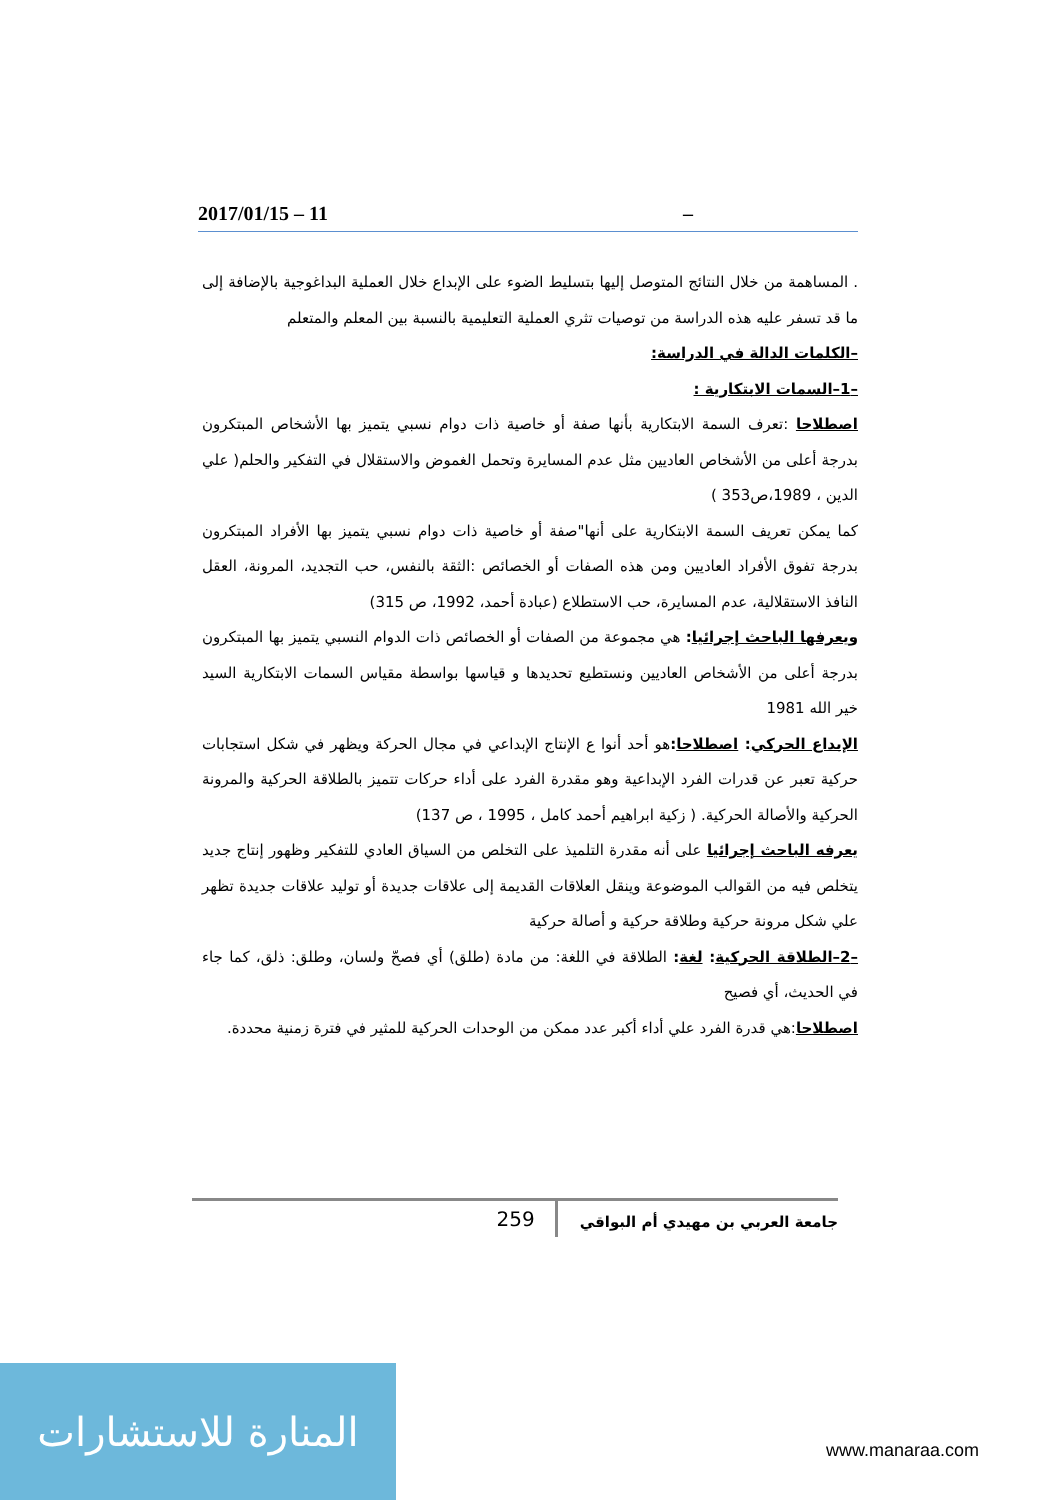2017/01/15 – 11 –
. المساهمة من خلال النتائج المتوصل إليها بتسليط الضوء على الإبداع خلال العملية البداغوجية بالإضافة إلى ما قد تسفر عليه هذه الدراسة من توصيات تثري العملية التعليمية بالنسبة بين المعلم والمتعلم
–الكلمات الدالة في الدراسة:
–1–السمات الابتكارية :
اصطلاحا :تعرف السمة الابتكارية بأنها صفة أو خاصية ذات دوام نسبي يتميز بها الأشخاص المبتكرون بدرجة أعلى من الأشخاص العاديين مثل عدم المسايرة وتحمل الغموض والاستقلال في التفكير والحلم( علي الدين ، 1989،ص353 )
كما يمكن تعريف السمة الابتكارية على أنها"صفة أو خاصية ذات دوام نسبي يتميز بها الأفراد المبتكرون بدرجة تفوق الأفراد العاديين ومن هذه الصفات أو الخصائص :الثقة بالنفس، حب التجديد، المرونة، العقل النافذ الاستقلالية، عدم المسايرة، حب الاستطلاع (عبادة أحمد، 1992، ص 315)
ويعرفها الباحث إجرائيا: هي مجموعة من الصفات أو الخصائص ذات الدوام النسبي يتميز بها المبتكرون بدرجة أعلى من الأشخاص العاديين ونستطيع تحديدها و قياسها بواسطة مقياس السمات الابتكارية السيد خير الله 1981
الإبداع الحركي: اصطلاحا: هو أحد أنوا ع الإنتاج الإبداعي في مجال الحركة ويظهر في شكل استجابات حركية تعبر عن قدرات الفرد الإبداعية وهو مقدرة الفرد على أداء حركات تتميز بالطلاقة الحركية والمرونة الحركية والأصالة الحركية. ( زكية ابراهيم أحمد كامل ، 1995 ، ص 137)
يعرفه الباحث إجرائيا على أنه مقدرة التلميذ على التخلص من السياق العادي للتفكير وظهور إنتاج جديد يتخلص فيه من القوالب الموضوعة وينقل العلاقات القديمة إلى علاقات جديدة أو توليد علاقات جديدة تظهر علي شكل مرونة حركية وطلاقة حركية و أصالة حركية
–2–الطلاقة الحركية: لغة: الطلاقة في اللغة: من مادة (طلق) أي فصحّ ولسان، وطلق: ذلق، كما جاء في الحديث، أي فصيح
اصطلاحا:هي قدرة الفرد علي أداء أكبر عدد ممكن من الوحدات الحركية للمثير في فترة زمنية محددة.
259 جامعة العربي بن مهيدي أم البواقي
المنارة للاستشارات
www.manaraa.com